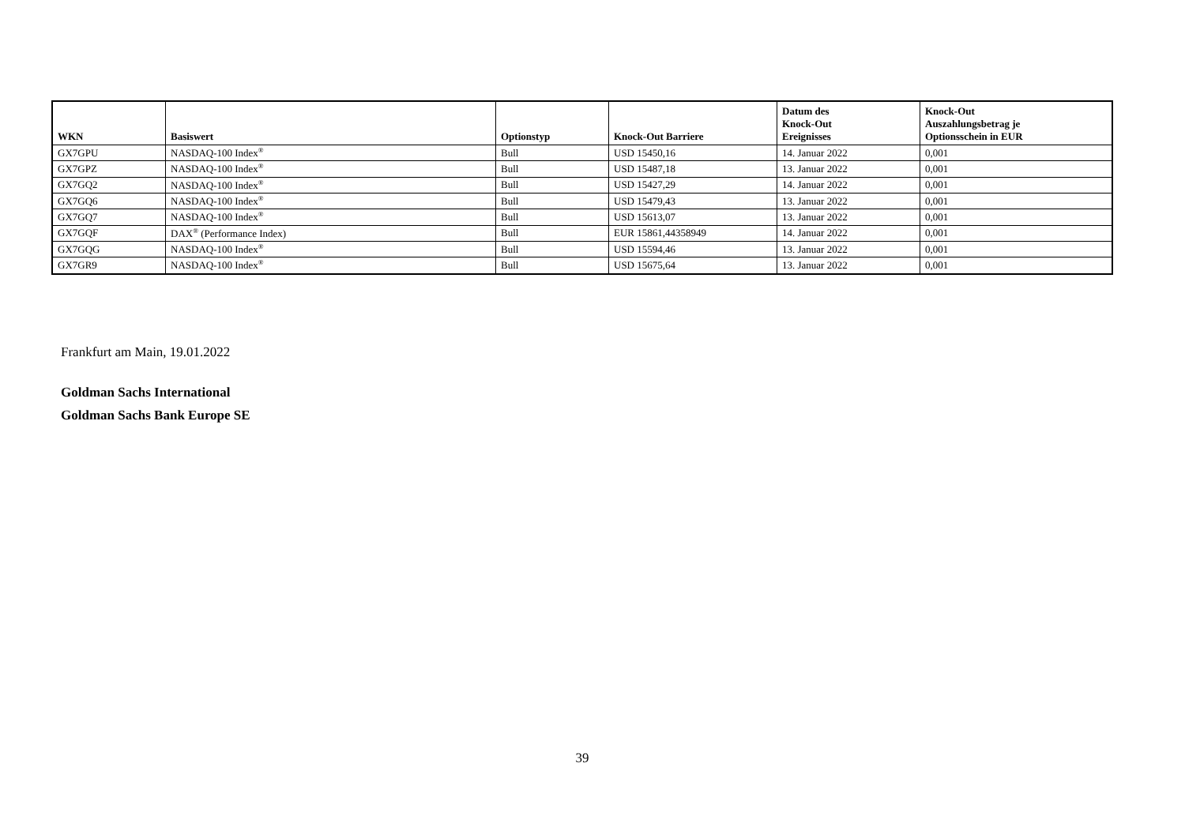| WKN | Basiswert | Optionstyp | Knock-Out Barriere | Datum des Knock-Out Ereignisses | Knock-Out Auszahlungsbetrag je Optionsschein in EUR |
| --- | --- | --- | --- | --- | --- |
| GX7GPU | NASDAQ-100 Index<sup>®</sup> | Bull | USD 15450,16 | 14. Januar 2022 | 0,001 |
| GX7GPZ | NASDAQ-100 Index<sup>®</sup> | Bull | USD 15487,18 | 13. Januar 2022 | 0,001 |
| GX7GQ2 | NASDAQ-100 Index<sup>®</sup> | Bull | USD 15427,29 | 14. Januar 2022 | 0,001 |
| GX7GQ6 | NASDAQ-100 Index<sup>®</sup> | Bull | USD 15479,43 | 13. Januar 2022 | 0,001 |
| GX7GQ7 | NASDAQ-100 Index<sup>®</sup> | Bull | USD 15613,07 | 13. Januar 2022 | 0,001 |
| GX7GQF | DAX<sup>®</sup> (Performance Index) | Bull | EUR 15861,44358949 | 14. Januar 2022 | 0,001 |
| GX7GQG | NASDAQ-100 Index<sup>®</sup> | Bull | USD 15594,46 | 13. Januar 2022 | 0,001 |
| GX7GR9 | NASDAQ-100 Index<sup>®</sup> | Bull | USD 15675,64 | 13. Januar 2022 | 0,001 |
Frankfurt am Main, 19.01.2022
Goldman Sachs International
Goldman Sachs Bank Europe SE
39